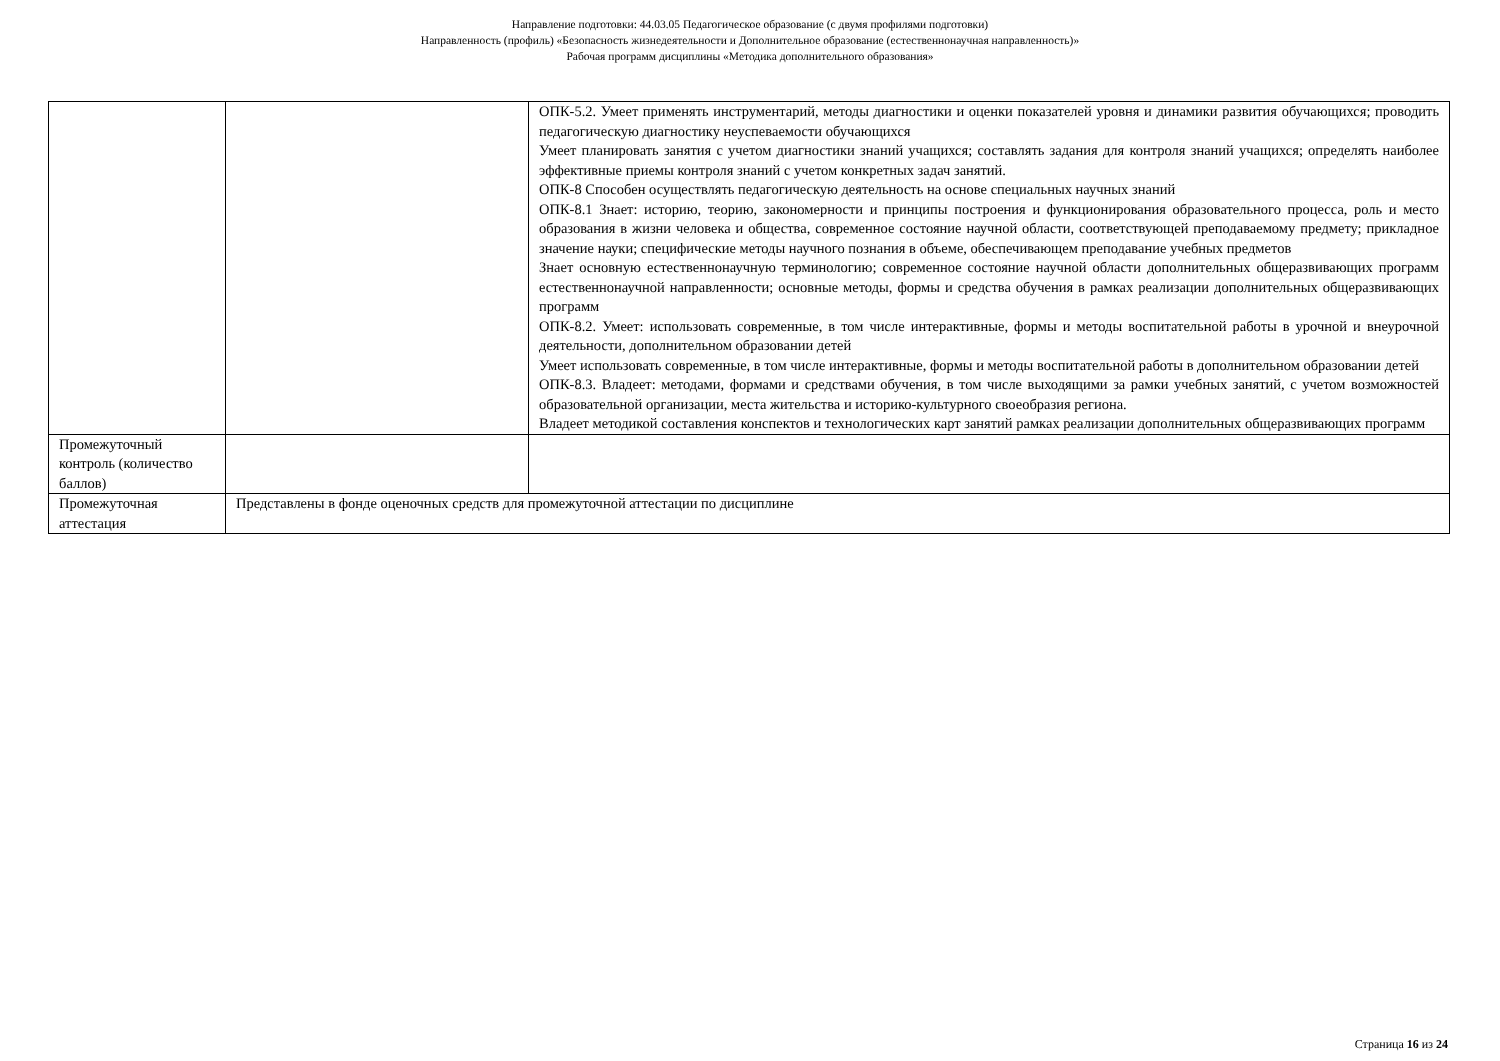Направление подготовки: 44.03.05 Педагогическое образование (с двумя профилями подготовки)
Направленность (профиль) «Безопасность жизнедеятельности и Дополнительное образование (естественнонаучная направленность)»
Рабочая программ дисциплины «Методика дополнительного образования»
| | | ОПК-5.2. Умеет применять инструментарий, методы диагностики и оценки показателей уровня и динамики развития обучающихся; проводить педагогическую диагностику неуспеваемости обучающихся Умеет планировать занятия с учетом диагностики знаний учащихся; составлять задания для контроля знаний учащихся; определять наиболее эффективные приемы контроля знаний с учетом конкретных задач занятий. ОПК-8 Способен осуществлять педагогическую деятельность на основе специальных научных знаний ОПК-8.1 Знает: историю, теорию, закономерности и принципы построения и функционирования образовательного процесса, роль и место образования в жизни человека и общества, современное состояние научной области, соответствующей преподаваемому предмету; прикладное значение науки; специфические методы научного познания в объеме, обеспечивающем преподавание учебных предметов Знает основную естественнонаучную терминологию; современное состояние научной области дополнительных общеразвивающих программ естественнонаучной направленности; основные методы, формы и средства обучения в рамках реализации дополнительных общеразвивающих программ ОПК-8.2. Умеет: использовать современные, в том числе интерактивные, формы и методы воспитательной работы в урочной и внеурочной деятельности, дополнительном образовании детей Умеет использовать современные, в том числе интерактивные, формы и методы воспитательной работы в дополнительном образовании детей ОПК-8.3. Владеет: методами, формами и средствами обучения, в том числе выходящими за рамки учебных занятий, с учетом возможностей образовательной организации, места жительства и историко-культурного своеобразия региона. Владеет методикой составления конспектов и технологических карт занятий рамках реализации дополнительных общеразвивающих программ |
| Промежуточный контроль (количество баллов) | | |
| Промежуточная аттестация | Представлены в фонде оценочных средств для промежуточной аттестации по дисциплине | |
Страница 16 из 24